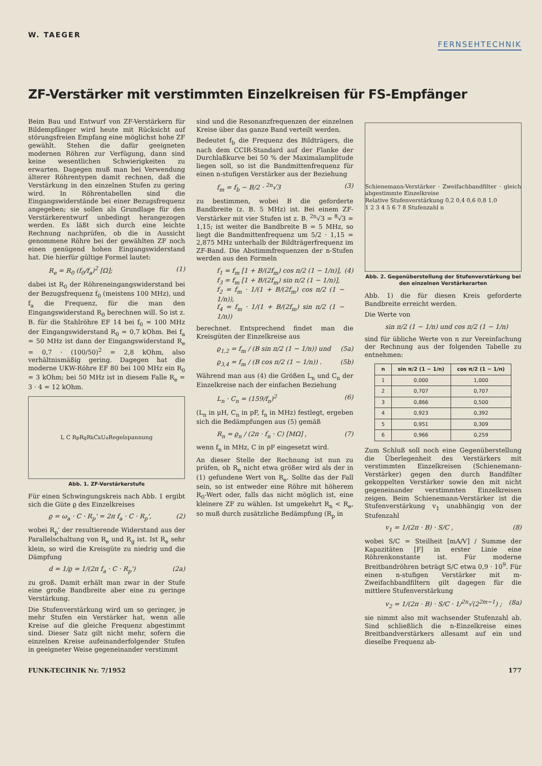W. TAEGER
FERNSEHTECHNIK
ZF-Verstärker mit verstimmten Einzelkreisen für FS-Empfänger
Beim Bau und Entwurf von ZF-Verstärkern für Bildempfänger wird heute mit Rücksicht auf störungsfreien Empfang eine möglichst hohe ZF gewählt. Stehen die dafür geeigneten modernen Röhren zur Verfügung, dann sind keine wesentlichen Schwierigkeiten zu erwarten. Dagegen muß man bei Verwendung älterer Röhrentypen damit rechnen, daß die Verstärkung in den einzelnen Stufen zu gering wird. In Röhrentabellen sind die Eingangswiderstände bei einer Bezugsfrequenz angegeben; sie sollen als Grundlage für den Verstärkerentwurf unbedingt herangezogen werden. Es läßt sich durch eine leichte Rechnung nachprüfen, ob die in Aussicht genommene Röhre bei der gewählten ZF noch einen genügend hohen Eingangswiderstand hat. Die hierfür gültige Formel lautet:
R<sub>e</sub> = R<sub>0</sub> (f<sub>0</sub>/f<sub>a</sub>)<sup>2</sup> [Ω]; (1)
dabei ist R<sub>0</sub> der Röhreneingangswiderstand bei der Bezugsfrequenz f<sub>0</sub> (meistens 100 MHz), und f<sub>a</sub> die Frequenz, für die man den Eingangswiderstand R<sub>0</sub> berechnen will. So ist z. B. für die Stahlröhre EF 14 bei f<sub>0</sub> = 100 MHz der Eingangswiderstand R<sub>0</sub> = 0,7 kOhm. Bei f<sub>a</sub> = 50 MHz ist dann der Eingangswiderstand R<sub>e</sub> = 0,7 · (100/50)<sup>2</sup> = 2,8 kOhm, also verhältnismäßig gering. Dagegen hat die moderne UKW-Röhre EF 80 bei 100 MHz ein R<sub>0</sub> = 3 kOhm; bei 50 MHz ist in diesem Falle R<sub>e</sub> = 3 · 4 = 12 kOhm.
L C R<sub>p</sub> R<sub>g</sub> R<sub>k</sub> C<sub>k</sub> U<sub>a</sub> Regelspannung
Abb. 1. ZF-Verstärkerstufe
Für einen Schwingungskreis nach Abb. 1 ergibt sich die Güte ϱ des Einzelkreises
ϱ = ω<sub>a</sub> · C · R<sub>p</sub>' = 2π f<sub>a</sub> · C · R<sub>p</sub>', (2)
wobei R<sub>p</sub>' der resultierende Widerstand aus der Parallelschaltung von R<sub>e</sub> und R<sub>g</sub> ist. Ist R<sub>e</sub> sehr klein, so wird die Kreisgüte zu niedrig und die Dämpfung
d = 1/ϱ = 1/(2π f<sub>a</sub> · C · R<sub>p</sub>') (2a)
zu groß. Damit erhält man zwar in der Stufe eine große Bandbreite aber eine zu geringe Verstärkung.
Die Stufenverstärkung wird um so geringer, je mehr Stufen ein Verstärker hat, wenn alle Kreise auf die gleiche Frequenz abgestimmt sind. Dieser Satz gilt nicht mehr, sofern die einzelnen Kreise aufeinanderfolgender Stufen in geeigneter Weise gegeneinander verstimmt
sind und die Resonanzfrequenzen der einzelnen Kreise über das ganze Band verteilt werden.
Bedeutet f<sub>b</sub> die Frequenz des Bildträgers, die nach dem CCIR-Standard auf der Flanke der Durchlaßkurve bei 50 % der Maximalamplitude liegen soll, so ist die Bandmittenfrequenz für einen n-stufigen Verstärker aus der Beziehung
f<sub>m</sub> = f<sub>b</sub> − B/2 · <sup>2n</sup>√3 (3)
zu bestimmen, wobei B die geforderte Bandbreite (z. B. 5 MHz) ist. Bei einem ZF-Verstärker mit vier Stufen ist z. B. <sup>2n</sup>√3 = <sup>8</sup>√3 = 1,15; ist weiter die Bandbreite B = 5 MHz, so liegt die Bandmittenfrequenz um 5/2 · 1,15 = 2,875 MHz unterhalb der Bildträgerfrequenz im ZF-Band. Die Abstimmfrequenzen der n-Stufen werden aus den Formeln
f<sub>1</sub> = f<sub>m</sub> [1 + B/(2f<sub>m</sub>) cos π/2 (1 − 1/n)],
f<sub>3</sub> = f<sub>m</sub> [1 + B/(2f<sub>m</sub>) sin π/2 (1 − 1/n)],
f<sub>2</sub> = f<sub>m</sub> · 1/(1 + B/(2f<sub>m</sub>) cos π/2 (1 − 1/n)),
f<sub>4</sub> = f<sub>m</sub> · 1/(1 + B/(2f<sub>m</sub>) sin π/2 (1 − 1/n)) (4)
berechnet. Entsprechend findet man die Kreisgüten der Einzelkreise aus
ϱ<sub>1,2</sub> = f<sub>m</sub> / (B sin π/2 (1 − 1/n)) und (5a)
ϱ<sub>3,4</sub> = f<sub>m</sub> / (B cos π/2 (1 − 1/n)) . (5b)
Während man aus (4) die Größen L<sub>n</sub> und C<sub>n</sub> der Einzelkreise nach der einfachen Beziehung
L<sub>n</sub> · C<sub>n</sub> = (159/f<sub>n</sub>)<sup>2</sup> (6)
(L<sub>n</sub> in μH, C<sub>n</sub> in pF, f<sub>n</sub> in MHz) festlegt, ergeben sich die Bedämpfungen aus (5) gemäß
R<sub>n</sub> = ϱ<sub>n</sub> / (2π · f<sub>n</sub> · C) [MΩ] , (7)
wenn f<sub>n</sub> in MHz, C in pF eingesetzt wird.
An dieser Stelle der Rechnung ist nun zu prüfen, ob R<sub>n</sub> nicht etwa größer wird als der in (1) gefundene Wert von R<sub>e</sub>. Sollte das der Fall sein, so ist entweder eine Röhre mit höherem R<sub>0</sub>-Wert oder, falls das nicht möglich ist, eine kleinere ZF zu wählen. Ist umgekehrt R<sub>n</sub> < R<sub>e</sub>, so muß durch zusätzliche Bedämpfung (R<sub>p</sub> in
Schienemann-Verstärker · Zweifachbandfilter · gleich abgestimmte Einzelkreise
Relative Stufenverstärkung 0,2 0,4 0,6 0,8 1,0
1 2 3 4 5 6 7 8 Stufenzahl n
Abb. 2. Gegenüberstellung der Stufenverstärkung bei den einzelnen Verstärkerarten
Abb. 1) die für diesen Kreis geforderte Bandbreite erreicht werden.
Die Werte von
sin π/2 (1 − 1/n) und cos π/2 (1 − 1/n)
sind für übliche Werte von n zur Vereinfachung der Rechnung aus der folgenden Tabelle zu entnehmen:
| n | sin π/2 (1 − 1/n) | cos π/2 (1 − 1/n) |
| --- | --- | --- |
| 1 | 0,000 | 1,000 |
| 2 | 0,707 | 0,707 |
| 3 | 0,866 | 0,500 |
| 4 | 0,923 | 0,392 |
| 5 | 0,951 | 0,309 |
| 6 | 0,966 | 0,259 |
Zum Schluß soll noch eine Gegenüberstellung die Überlegenheit des Verstärkers mit verstimmten Einzelkreisen (Schienemann-Verstärker) gegen den durch Bandfilter gekoppelten Verstärker sowie den mit nicht gegeneinander verstimmten Einzelkreisen zeigen. Beim Schienemann-Verstärker ist die Stufenverstärkung v<sub>1</sub> unabhängig von der Stufenzahl
v<sub>1</sub> = 1/(2π · B) · S/C , (8)
wobei S/C = Steilheit [mA/V] / Summe der Kapazitäten [F] in erster Linie eine Röhrenkonstante ist. Für moderne Breitbandröhren beträgt S/C etwa 0,9 · 10<sup>9</sup>. Für einen n-stufigen Verstärker mit m-Zweifachbandfiltern gilt dagegen für die mittlere Stufenverstärkung
v<sub>2</sub> = 1/(2π · B) · S/C · 1/<sup>2n</sup>√(2<sup>2m−1</sup>) ; (8a)
sie nimmt also mit wachsender Stufenzahl ab. Sind schließlich die n-Einzelkreise eines Breitbandverstärkers allesamt auf ein und dieselbe Frequenz ab-
FUNK-TECHNIK Nr. 7/1952 177